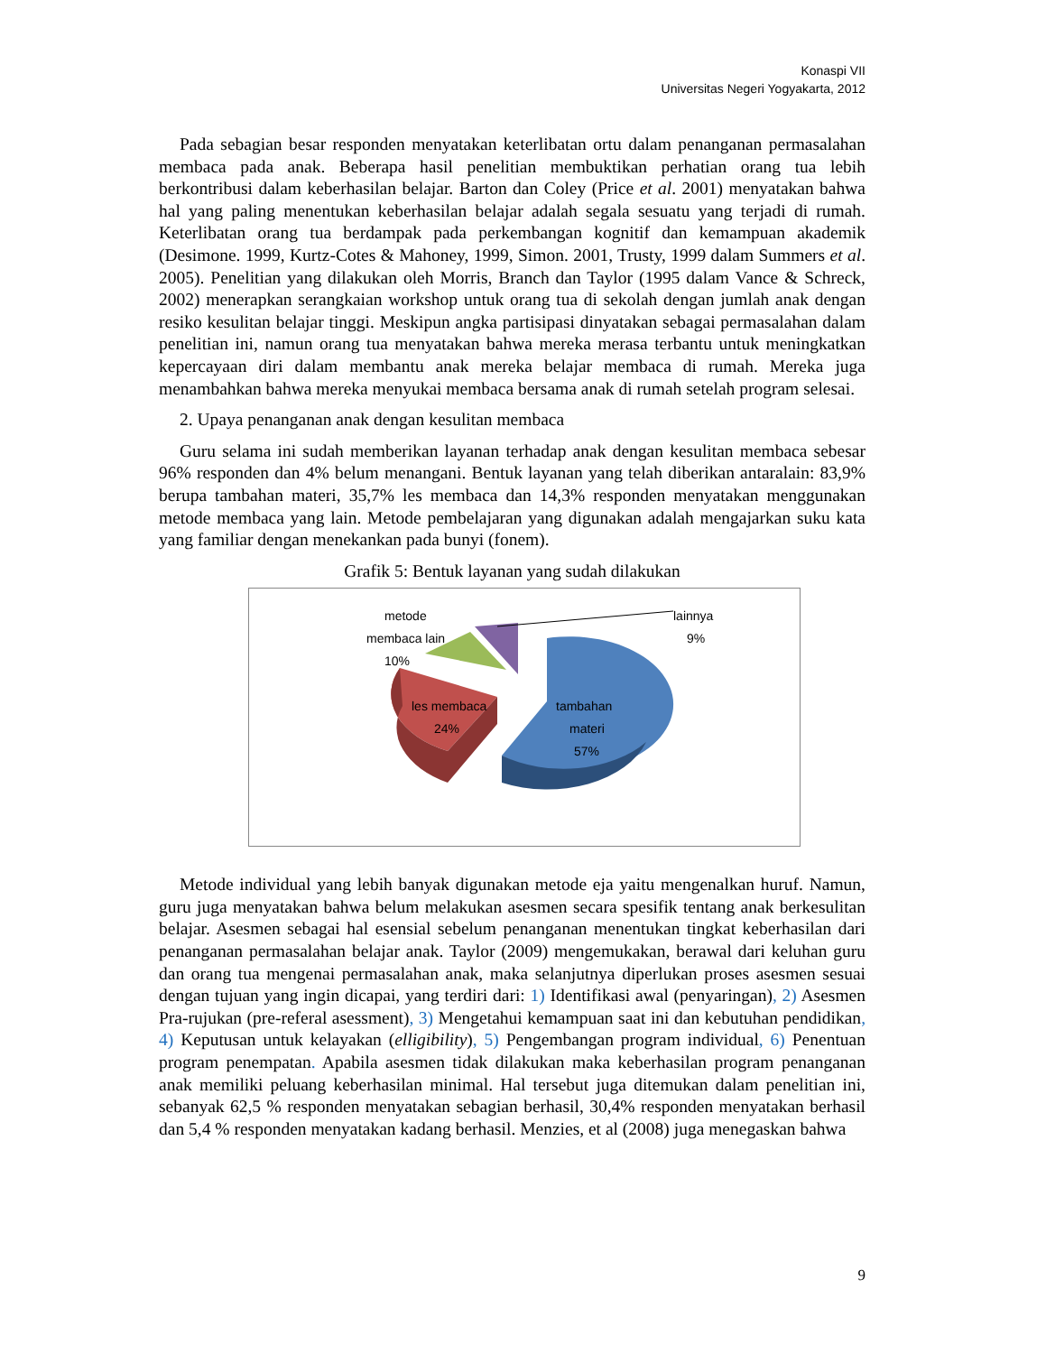Konaspi VII
Universitas Negeri Yogyakarta, 2012
Pada sebagian besar responden menyatakan keterlibatan ortu dalam penanganan permasalahan membaca pada anak. Beberapa hasil penelitian membuktikan perhatian orang tua lebih berkontribusi dalam keberhasilan belajar. Barton dan Coley (Price et al. 2001) menyatakan bahwa hal yang paling menentukan keberhasilan belajar adalah segala sesuatu yang terjadi di rumah. Keterlibatan orang tua berdampak pada perkembangan kognitif dan kemampuan akademik (Desimone. 1999, Kurtz-Cotes & Mahoney, 1999, Simon. 2001, Trusty, 1999 dalam Summers et al. 2005). Penelitian yang dilakukan oleh Morris, Branch dan Taylor (1995 dalam Vance & Schreck, 2002) menerapkan serangkaian workshop untuk orang tua di sekolah dengan jumlah anak dengan resiko kesulitan belajar tinggi. Meskipun angka partisipasi dinyatakan sebagai permasalahan dalam penelitian ini, namun orang tua menyatakan bahwa mereka merasa terbantu untuk meningkatkan kepercayaan diri dalam membantu anak mereka belajar membaca di rumah. Mereka juga menambahkan bahwa mereka menyukai membaca bersama anak di rumah setelah program selesai.
2. Upaya penanganan anak dengan kesulitan membaca
Guru selama ini sudah memberikan layanan terhadap anak dengan kesulitan membaca sebesar 96% responden dan 4% belum menangani. Bentuk layanan yang telah diberikan antaralain: 83,9% berupa tambahan materi, 35,7% les membaca dan 14,3% responden menyatakan menggunakan metode membaca yang lain. Metode pembelajaran yang digunakan adalah mengajarkan suku kata yang familiar dengan menekankan pada bunyi (fonem).
Grafik 5: Bentuk layanan yang sudah dilakukan
metode
membaca lain
10%
lainnya
9%
les membaca
24%
tambahan
materi
57%
Metode individual yang lebih banyak digunakan metode eja yaitu mengenalkan huruf. Namun, guru juga menyatakan bahwa belum melakukan asesmen secara spesifik tentang anak berkesulitan belajar. Asesmen sebagai hal esensial sebelum penanganan menentukan tingkat keberhasilan dari penanganan permasalahan belajar anak. Taylor (2009) mengemukakan, berawal dari keluhan guru dan orang tua mengenai permasalahan anak, maka selanjutnya diperlukan proses asesmen sesuai dengan tujuan yang ingin dicapai, yang terdiri dari: 1) Identifikasi awal (penyaringan), 2) Asesmen Pra-rujukan (pre-referal asessment), 3) Mengetahui kemampuan saat ini dan kebutuhan pendidikan, 4) Keputusan untuk kelayakan (elligibility), 5) Pengembangan program individual, 6) Penentuan program penempatan. Apabila asesmen tidak dilakukan maka keberhasilan program penanganan anak memiliki peluang keberhasilan minimal. Hal tersebut juga ditemukan dalam penelitian ini, sebanyak 62,5 % responden menyatakan sebagian berhasil, 30,4% responden menyatakan berhasil dan 5,4 % responden menyatakan kadang berhasil. Menzies, et al (2008) juga menegaskan bahwa
9